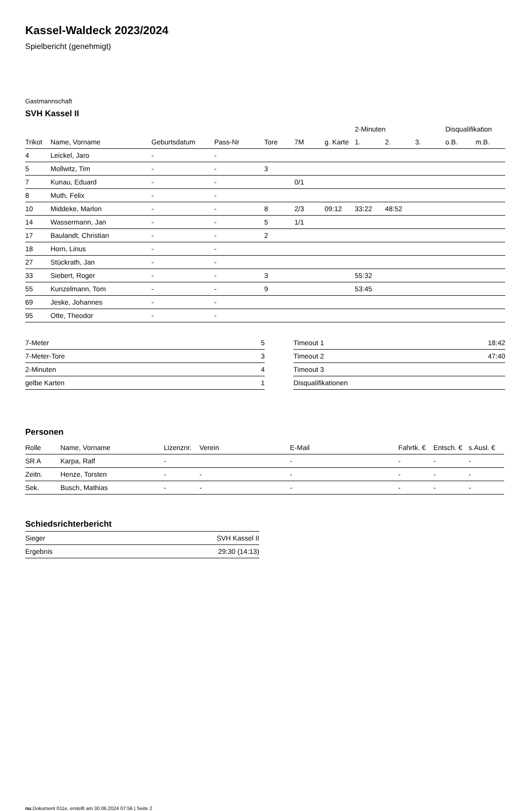Kassel-Waldeck 2023/2024
Spielbericht (genehmigt)
Gastmannschaft
SVH Kassel II
| | | | | | | | 2-Minuten | | | Disqualifikation | |
| --- | --- | --- | --- | --- | --- | --- | --- | --- | --- | --- | --- |
| Trikot | Name, Vorname | Geburtsdatum | Pass-Nr | Tore | 7M | g. Karte | 1. | 2. | 3. | o.B. | m.B. |
| 4 | Leickel, Jaro | - | - | | | | | | | | |
| 5 | Mollwitz, Tim | - | - | 3 | | | | | | | |
| 7 | Kunau, Eduard | - | - | | 0/1 | | | | | | |
| 8 | Muth, Felix | - | - | | | | | | | | |
| 10 | Middeke, Marlon | - | - | 8 | 2/3 | 09:12 | 33:22 | 48:52 | | | |
| 14 | Wassermann, Jan | - | - | 5 | 1/1 | | | | | | |
| 17 | Baulandt, Christian | - | - | 2 | | | | | | | |
| 18 | Horn, Linus | - | - | | | | | | | | |
| 27 | Stückrath, Jan | - | - | | | | | | | | |
| 33 | Siebert, Roger | - | - | 3 | | | 55:32 | | | | |
| 55 | Kunzelmann, Tom | - | - | 9 | | | 53:45 | | | | |
| 69 | Jeske, Johannes | - | - | | | | | | | | |
| 95 | Otte, Theodor | - | - | | | | | | | | |
| 7-Meter | 5 |
| 7-Meter-Tore | 3 |
| 2-Minuten | 4 |
| gelbe Karten | 1 |
| Timeout 1 | 18:42 |
| Timeout 2 | 47:40 |
| Timeout 3 | |
| Disqualifikationen | |
Personen
| Rolle | Name, Vorname | Lizenznr. | Verein | E-Mail | Fahrtk. € | Entsch. € | s.Ausl. € |
| --- | --- | --- | --- | --- | --- | --- | --- |
| SR A | Karpa, Ralf | - | | - | - | - | - |
| Zeitn. | Henze, Torsten | - | - | - | - | - | - |
| Sek. | Busch, Mathias | - | - | - | - | - | - |
Schiedsrichterbericht
| Sieger | SVH Kassel II |
| Ergebnis | 29:30 (14:13) |
nu.Dokument 011e, erstellt am 30.06.2024 07:56 | Seite 2